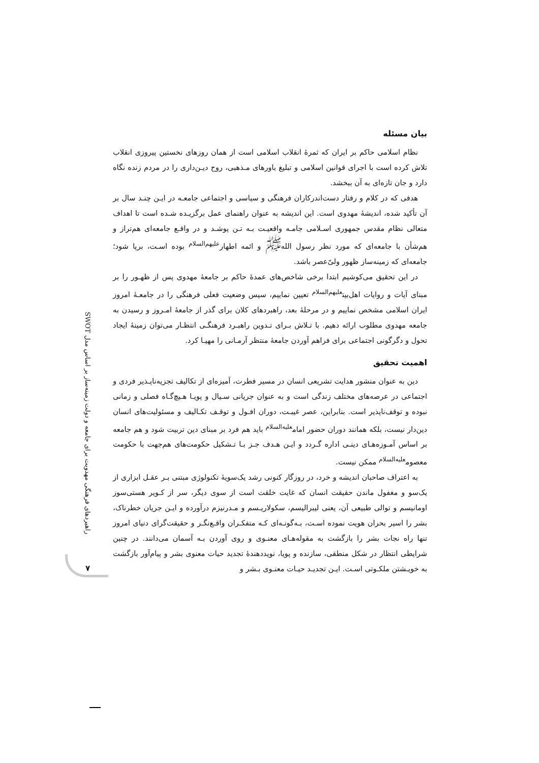راهبردهای فرهنگی مهدویت برای جامعه و دولت زمینه‌ساز بر اساس مدل SWOT
۷
بیان مسئله
نظام اسلامی حاکم بر ایران که ثمرهٔ انقلاب اسلامی است از همان روزهای نخستین پیروزی انقلاب تلاش کرده است با اجرای قوانین اسلامی و تبلیغ باورهای مـذهبی، روح دیـن‌داری را در مردم زنده نگاه دارد و جان تازه‌ای به آن ببخشد.
هدفی که در کلام و رفتار دست‌اندرکاران فرهنگی و سیاسی و اجتماعی جامعـه در ایـن چنـد سال بر آن تأکید شده، اندیشهٔ مهدوی است. این اندیشه به عنوان راهنمای عمل برگزیـده شـده است تا اهداف متعالی نظام مقدس جمهوری اسـلامی جامـه واقعیـت بـه تـن پوشـد و در واقـع جامعه‌ای هم‌تراز و هم‌شأن با جامعه‌ای که مورد نظر رسول الله<sup>ﷺ</sup> و ائمه اطهار<sup>عليهم‌السلام</sup> بوده اسـت، برپا شود؛ جامعه‌ای که زمینه‌ساز ظهور ولیّ‌عصر باشد.
در این تحقیق می‌کوشیم ابتدا برخی شاخص‌های عمدهٔ حاکم بر جامعهٔ مهدوی پس از ظهـور را بر مبنای آیات و روایات اهل‌بیت<sup>عليهم‌السلام</sup> تعیین نماییم، سپس وضعیت فعلی فرهنگی را در جامعـهٔ امروز ایران اسلامی مشخص نماییم و در مرحلهٔ بعد، راهبردهای کلان برای گذر از جامعهٔ امـروز و رسیدن به جامعه مهدوی مطلوب ارائه دهیم. با تـلاش بـرای تـدوین راهبـرد فرهنگـی انتظـار می‌توان زمینهٔ ایجاد تحول و دگرگونی اجتماعی برای فراهم آوردن جامعهٔ منتظر آرمـانی را مهیـا کرد.
اهمیت تحقیق
دین به عنوان منشور هدایت تشریعی انسان در مسیر فطرت، آمیزه‌ای از تکالیف تجزیه‌ناپـذیر فردی و اجتماعی در عرصه‌های مختلف زندگی است و به عنوان جریانی سـیال و پویـا هـیچ‌گـاه فصلی و زمانی نبوده و توقف‌ناپذیر است. بنابراین، عصر غیبـت، دوران افـول و توقـف تکـالیف و مسئولیت‌های انسان دین‌دار نیست، بلکه همانند دوران حضور امام<sup>عليه‌السلام</sup> باید هم فرد بر مبنای دین تربیت شود و هم جامعه بر اساس آمـوزه‌هـای دینـی اداره گـردد و ایـن هـدف جـز بـا تـشکیل حکومت‌های هم‌جهت با حکومت معصوم<sup>عليه‌السلام</sup> ممکن نیست.
به اعتراف صاحبان اندیشه و خرد، در روزگار کنونی رشد یک‌سویهٔ تکنولوژی مبتنی بـر عقـل ابزاری از یک‌سو و مغفول ماندن حقیقت انسان که غایت خلقت است از سوی دیگر، سر از کـویر هستی‌سوز اومانیسم و توالی طبیعی آن، یعنی لیبرالیسم، سکولاریـسم و مـدرنیزم درآورده و ایـن جریان خطرناک، بشر را اسیر بحران هویت نموده اسـت، بـه‌گونـه‌ای کـه متفکـران واقـع‌نگـر و حقیقت‌گرای دنیای امروز تنها راه نجات بشر را بازگشت به مقوله‌هـای معنـوی و روی آوردن بـه آسمان می‌دانند. در چنین شرایطی انتظار در شکل منطقی، سازنده و پویا، نویددهندهٔ تجدید حیات معنوی بشر و پیام‌آور بازگشت به خویـشتن ملکـوتی اسـت. ایـن تجدیـد حیـات معنـوی بـشر و